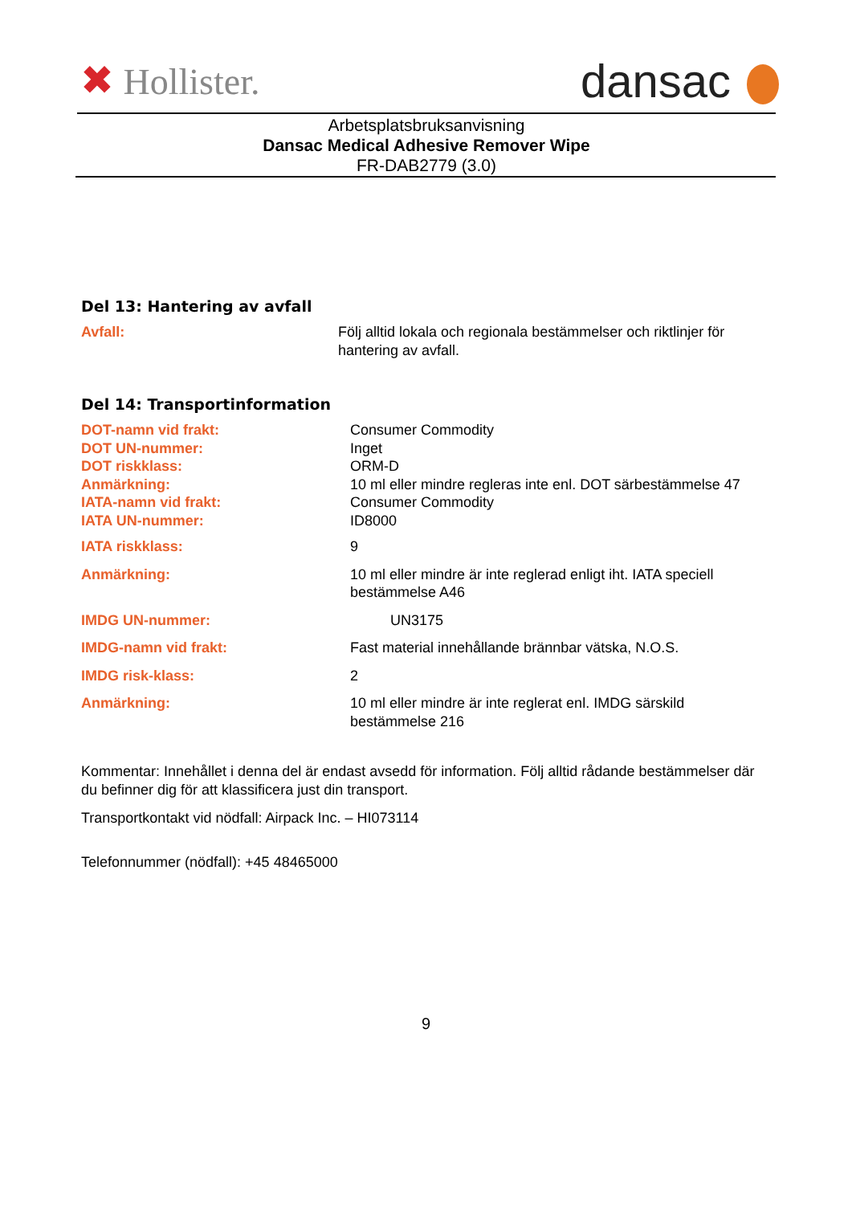✖ Hollister.
dansac
Arbetsplatsbruksanvisning
Dansac Medical Adhesive Remover Wipe
FR-DAB2779 (3.0)
Del 13: Hantering av avfall
| Avfall: | Följ alltid lokala och regionala bestämmelser och riktlinjer för hantering av avfall. |
Del 14: Transportinformation
| DOT-namn vid frakt: | Consumer Commodity |
| DOT UN-nummer: | Inget |
| DOT riskklass: | ORM-D |
| Anmärkning: | 10 ml eller mindre regleras inte enl. DOT särbestämmelse 47 |
| IATA-namn vid frakt: | Consumer Commodity |
| IATA UN-nummer: | ID8000 |
| IATA riskklass: | 9 |
| Anmärkning: | 10 ml eller mindre är inte reglerad enligt iht. IATA speciell bestämmelse A46 |
| IMDG UN-nummer: | UN3175 |
| IMDG-namn vid frakt: | Fast material innehållande brännbar vätska, N.O.S. |
| IMDG risk-klass: | 2 |
| Anmärkning: | 10 ml eller mindre är inte reglerat enl. IMDG särskild bestämmelse 216 |
Kommentar: Innehållet i denna del är endast avsedd för information. Följ alltid rådande bestämmelser där du befinner dig för att klassificera just din transport.
Transportkontakt vid nödfall: Airpack Inc. – HI073114
Telefonnummer (nödfall): +45 48465000
9